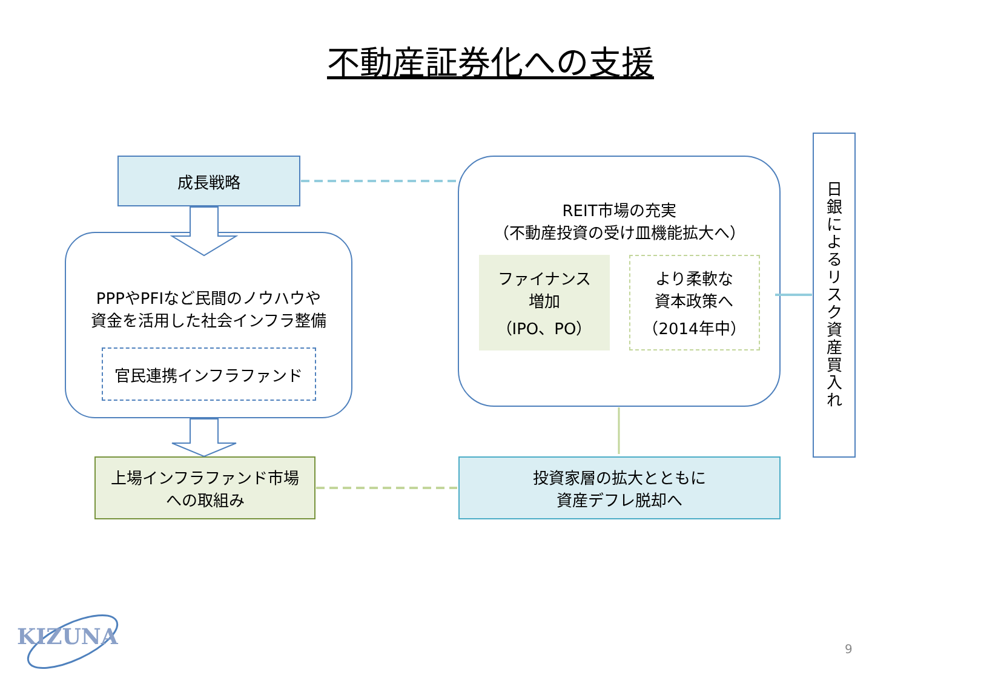不動産証券化への支援
成長戦略
PPPやPFIなど民間のノウハウや
資金を活用した社会インフラ整備
官民連携インフラファンド
上場インフラファンド市場
への取組み
REIT市場の充実
（不動産投資の受け皿機能拡大へ）
ファイナンス
増加
（IPO、PO）
より柔軟な
資本政策へ
（2014年中）
投資家層の拡大とともに
資産デフレ脱却へ
日
銀
に
よ
る
リ
ス
ク
資
産
買
入
れ
KIZUNA 9